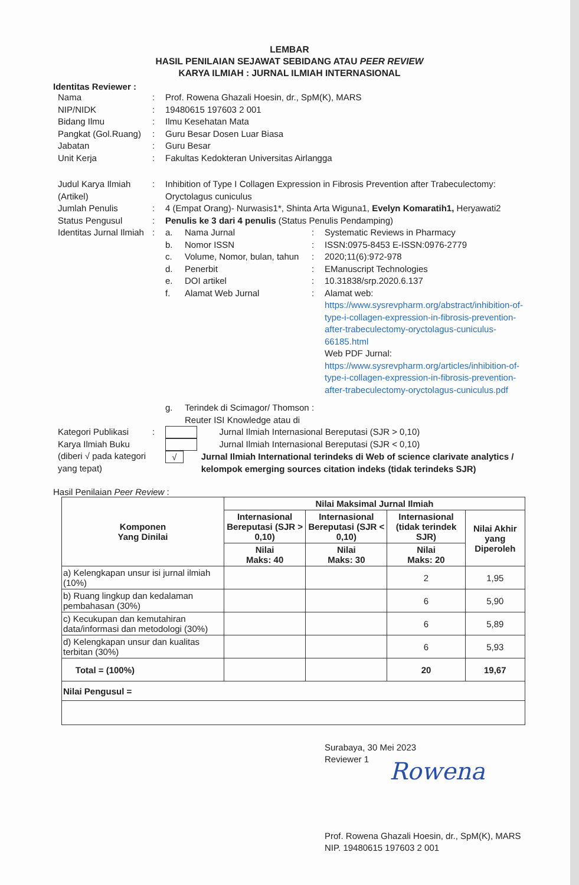LEMBAR
HASIL PENILAIAN SEJAWAT SEBIDANG ATAU PEER REVIEW
KARYA ILMIAH : JURNAL ILMIAH INTERNASIONAL
Identitas Reviewer :
| Nama | : | Prof. Rowena Ghazali Hoesin, dr., SpM(K), MARS |
| NIP/NIDK | : | 19480615 197603 2 001 |
| Bidang Ilmu | : | Ilmu Kesehatan Mata |
| Pangkat (Gol.Ruang) | : | Guru Besar Dosen Luar Biasa |
| Jabatan | : | Guru Besar |
| Unit Kerja | : | Fakultas Kedokteran Universitas Airlangga |
| Judul Karya Ilmiah (Artikel) | : | Inhibition of Type I Collagen Expression in Fibrosis Prevention after Trabeculectomy: Oryctolagus cuniculus |
| Jumlah Penulis | : | 4 (Empat Orang)- Nurwasis1*, Shinta Arta Wiguna1, Evelyn Komaratih1, Heryawati2 |
| Status Pengusul | : | Penulis ke 3 dari 4 penulis (Status Penulis Pendamping) |
| Identitas Jurnal Ilmiah | : | / a. / Nama Jurnal / : / Systematic Reviews in Pharmacy / / b. / Nomor ISSN / : / ISSN:0975-8453 E-ISSN:0976-2779 / / c. / Volume, Nomor, bulan, tahun / : / 2020;11(6):972-978 / / d. / Penerbit / : / EManuscript Technologies / / e. / DOI artikel / : / 10.31838/srp.2020.6.137 / / f. / Alamat Web Jurnal / : / Alamat web: https://www.sysrevpharm.org/abstract/inhibition-of-type-i-collagen-expression-in-fibrosis-prevention-after-trabeculectomy-oryctolagus-cuniculus-66185.html Web PDF Jurnal: https://www.sysrevpharm.org/articles/inhibition-of-type-i-collagen-expression-in-fibrosis-prevention-after-trabeculectomy-oryctolagus-cuniculus.pdf / / g. / Terindek di Scimagor/ Thomson Reuter ISI Knowledge atau di / : / / |
| Kategori Publikasi Karya Ilmiah Buku (diberi √ pada kategori yang tepat) | : | Jurnal Ilmiah Internasional Bereputasi (SJR > 0,10) Jurnal Ilmiah Internasional Bereputasi (SJR < 0,10) √ Jurnal Ilmiah International terindeks di Web of science clarivate analytics / kelompok emerging sources citation indeks (tidak terindeks SJR) |
Hasil Penilaian Peer Review :
| Komponen Yang Dinilai | Nilai Maksimal Jurnal Ilmiah | | | |
| --- | --- | --- | --- | --- |
| | Internasional Bereputasi (SJR > 0,10) | Internasional Bereputasi (SJR < 0,10) | Internasional (tidak terindek SJR) | Nilai Akhir yang Diperoleh |
| | Nilai Maks: 40 | Nilai Maks: 30 | Nilai Maks: 20 | |
| a) Kelengkapan unsur isi jurnal ilmiah (10%) | | | 2 | 1,95 |
| b) Ruang lingkup dan kedalaman pembahasan (30%) | | | 6 | 5,90 |
| c) Kecukupan dan kemutahiran data/informasi dan metodologi (30%) | | | 6 | 5,89 |
| d) Kelengkapan unsur dan kualitas terbitan (30%) | | | 6 | 5,93 |
| Total = (100%) | | | 20 | 19,67 |
| Nilai Pengusul = | | | | |
Surabaya, 30 Mei 2023
Reviewer 1
Rowena
Prof. Rowena Ghazali Hoesin, dr., SpM(K), MARS
NIP. 19480615 197603 2 001